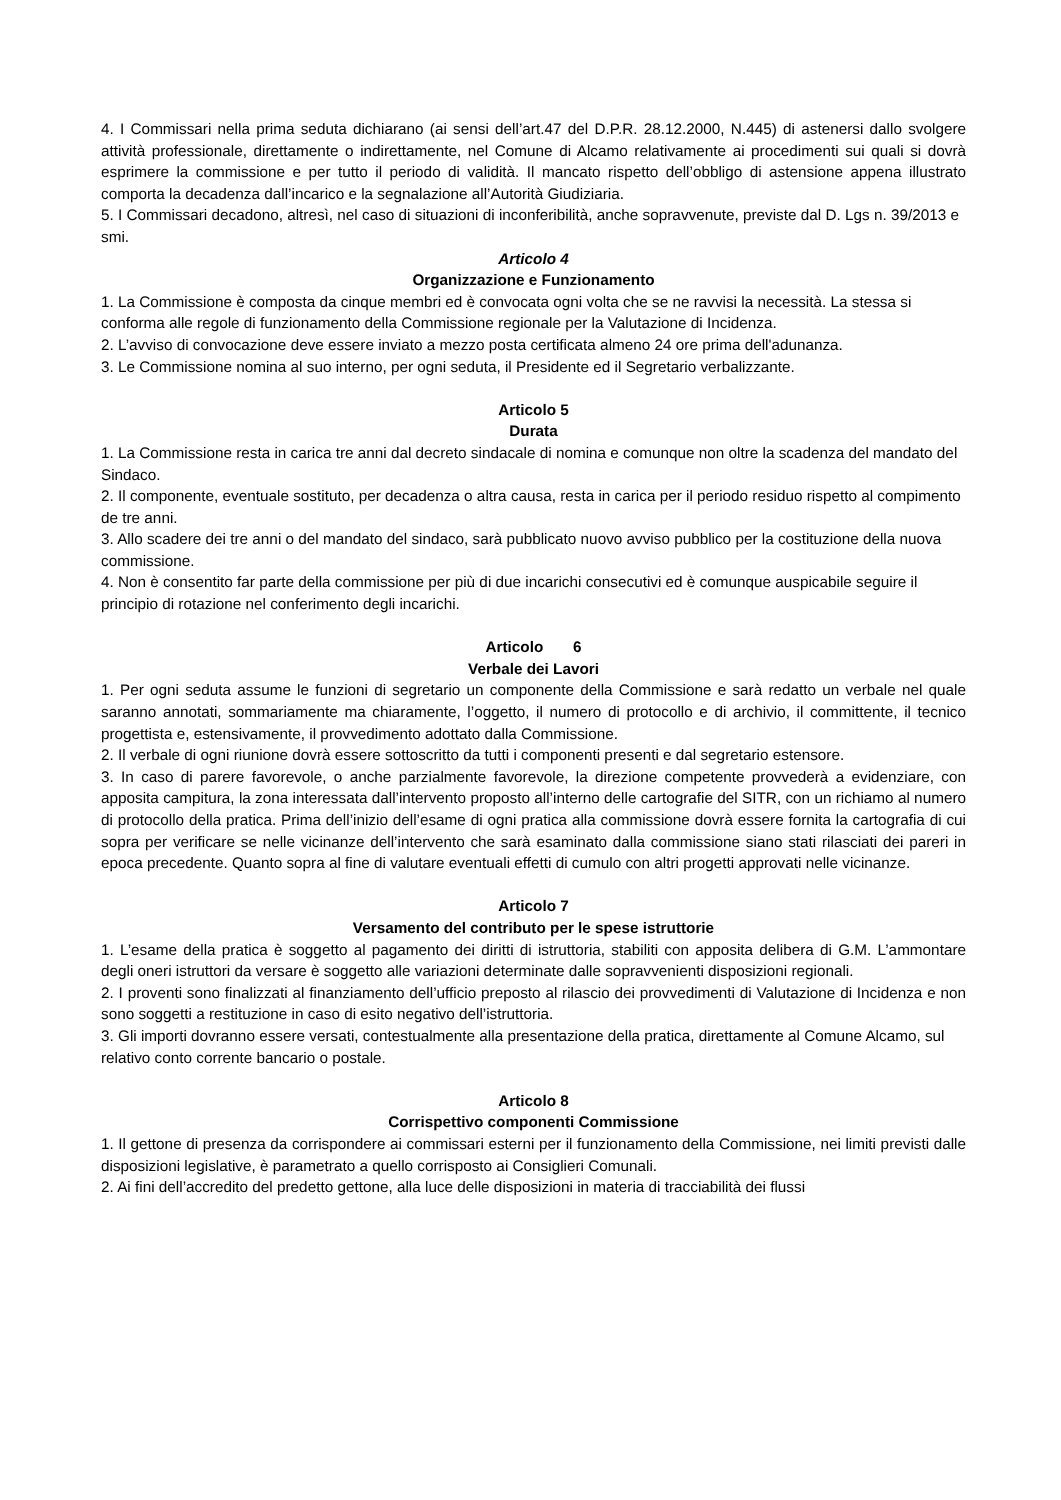4. I Commissari nella prima seduta dichiarano (ai sensi dell’art.47 del D.P.R. 28.12.2000, N.445) di astenersi dallo svolgere attività professionale, direttamente o indirettamente, nel Comune di Alcamo relativamente ai procedimenti sui quali si dovrà esprimere la commissione e per tutto il periodo di validità. Il mancato rispetto dell’obbligo di astensione appena illustrato comporta la decadenza dall’incarico e la segnalazione all’Autorità Giudiziaria.
5. I Commissari decadono, altresì, nel caso di situazioni di inconferibilità, anche sopravvenute, previste dal D. Lgs n. 39/2013 e smi.
Articolo 4
Organizzazione e Funzionamento
1. La Commissione è composta da cinque membri ed è convocata ogni volta che se ne ravvisi la necessità. La stessa si conforma alle regole di funzionamento della Commissione regionale per la Valutazione di Incidenza.
2. L’avviso di convocazione deve essere inviato a mezzo posta certificata almeno 24 ore prima dell'adunanza.
3. Le Commissione nomina al suo interno, per ogni seduta, il Presidente ed il Segretario verbalizzante.
Articolo 5
Durata
1. La Commissione resta in carica tre anni dal decreto sindacale di nomina e comunque non oltre la scadenza del mandato del Sindaco.
2. Il componente, eventuale sostituto, per decadenza o altra causa, resta in carica per il periodo residuo rispetto al compimento de tre anni.
3. Allo scadere dei tre anni o del mandato del sindaco, sarà pubblicato nuovo avviso pubblico per la costituzione della nuova commissione.
4. Non è consentito far parte della commissione per più di due incarichi consecutivi ed è comunque auspicabile seguire il principio di rotazione nel conferimento degli incarichi.
Articolo 6
Verbale dei Lavori
1. Per ogni seduta assume le funzioni di segretario un componente della Commissione e sarà redatto un verbale nel quale saranno annotati, sommariamente ma chiaramente, l’oggetto, il numero di protocollo e di archivio, il committente, il tecnico progettista e, estensivamente, il provvedimento adottato dalla Commissione.
2. Il verbale di ogni riunione dovrà essere sottoscritto da tutti i componenti presenti e dal segretario estensore.
3. In caso di parere favorevole, o anche parzialmente favorevole, la direzione competente provvederà a evidenziare, con apposita campitura, la zona interessata dall’intervento proposto all’interno delle cartografie del SITR, con un richiamo al numero di protocollo della pratica. Prima dell’inizio dell’esame di ogni pratica alla commissione dovrà essere fornita la cartografia di cui sopra per verificare se nelle vicinanze dell’intervento che sarà esaminato dalla commissione siano stati rilasciati dei pareri in epoca precedente. Quanto sopra al fine di valutare eventuali effetti di cumulo con altri progetti approvati nelle vicinanze.
Articolo 7
Versamento del contributo per le spese istruttorie
1. L’esame della pratica è soggetto al pagamento dei diritti di istruttoria, stabiliti con apposita delibera di G.M. L’ammontare degli oneri istruttori da versare è soggetto alle variazioni determinate dalle sopravvenienti disposizioni regionali.
2. I proventi sono finalizzati al finanziamento dell’ufficio preposto al rilascio dei provvedimenti di Valutazione di Incidenza e non sono soggetti a restituzione in caso di esito negativo dell’istruttoria.
3. Gli importi dovranno essere versati, contestualmente alla presentazione della pratica, direttamente al Comune Alcamo, sul relativo conto corrente bancario o postale.
Articolo 8
Corrispettivo componenti Commissione
1. Il gettone di presenza da corrispondere ai commissari esterni per il funzionamento della Commissione, nei limiti previsti dalle disposizioni legislative, è parametrato a quello corrisposto ai Consiglieri Comunali.
2. Ai fini dell’accredito del predetto gettone, alla luce delle disposizioni in materia di tracciabilità dei flussi